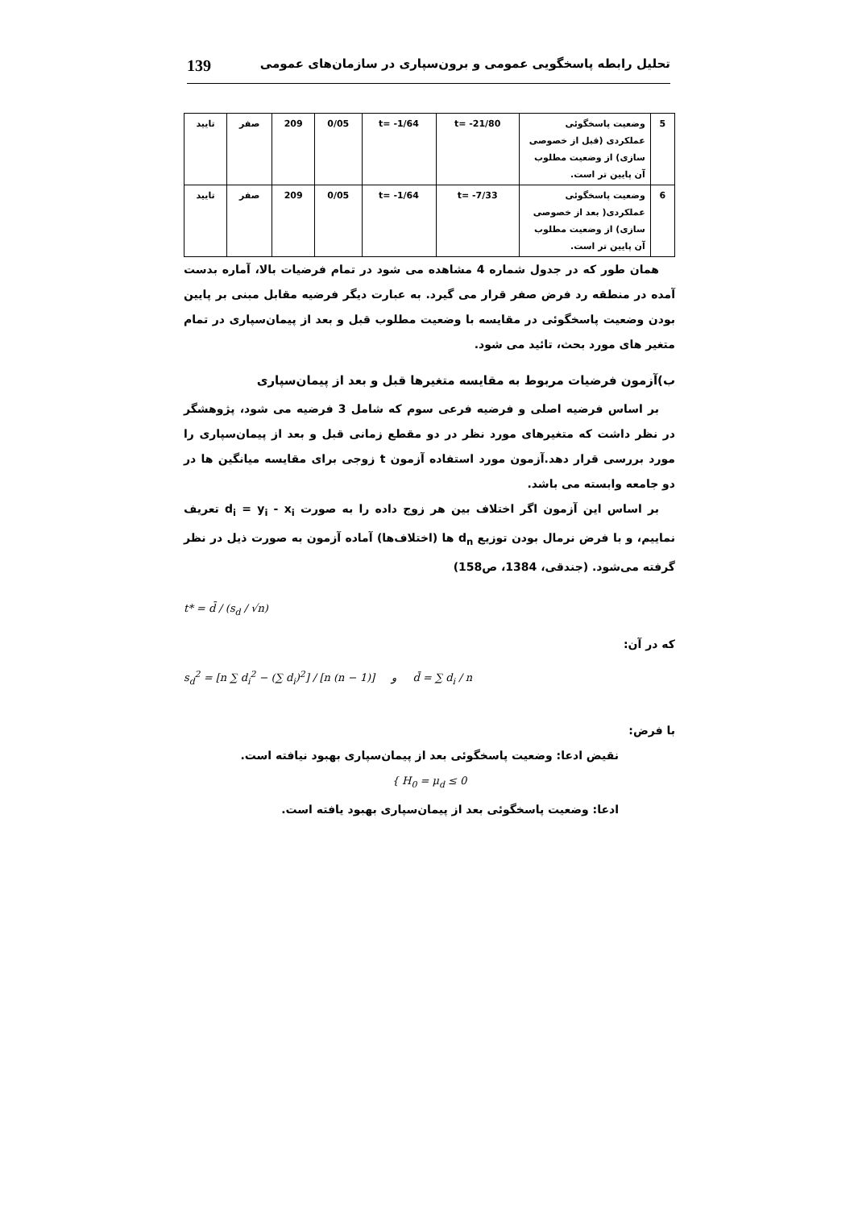139 تحلیل رابطه پاسخگویی عمومی و برون‌سپاری در سازمان‌های عمومی
| 5 | وضعیت پاسخگوئی عملکردی (قبل از خصوصی سازی) از وضعیت مطلوب آن پایین تر است. | t= -21/80 | t= -1/64 | 0/05 | 209 | صفر | تایید |
| 6 | وضعیت پاسخگوئی عملکردی( بعد از خصوصی سازی) از وضعیت مطلوب آن پایین تر است. | t= -7/33 | t= -1/64 | 0/05 | 209 | صفر | تایید |
همان طور که در جدول شماره 4 مشاهده می شود در تمام فرضیات بالا، آماره بدست آمده در منطقه رد فرض صفر قرار می گیرد. به عبارت دیگر فرضیه مقابل مبنی بر پایین بودن وضعیت پاسخگوئی در مقایسه با وضعیت مطلوب قبل و بعد از پیمان‌سپاری در تمام متغیر های مورد بحث، تائید می شود.
ب)آزمون فرضیات مربوط به مقایسه متغیرها قبل و بعد از پیمان‌سپاری
بر اساس فرضیه اصلی و فرضیه فرعی سوم که شامل 3 فرضیه می شود، پژوهشگر در نظر داشت که متغیرهای مورد نظر در دو مقطع زمانی قبل و بعد از پیمان‌سپاری را مورد بررسی قرار دهد.آزمون مورد استفاده آزمون t زوجی برای مقایسه میانگین ها در دو جامعه وابسته می باشد.
بر اساس این آزمون اگر اختلاف بین هر زوج داده را به صورت d<sub>i</sub> = y<sub>i</sub> - x<sub>i</sub> تعریف نماییم، و با فرض نرمال بودن توزیع d<sub>n</sub> ها (اختلاف‌ها) آماده آزمون به صورت ذیل در نظر گرفته می‌شود. (جندقی، 1384، ص158)
t* = d̄ / (s<sub>d</sub> / √n)
که در آن:
s<sub>d</sub><sup>2</sup> = [n ∑ d<sub>i</sub><sup>2</sup> − (∑ d<sub>i</sub>)<sup>2</sup>] / [n (n − 1)] و d̄ = ∑ d<sub>i</sub> / n
با فرض:
نقیض ادعا: وضعیت پاسخگوئی بعد از پیمان‌سپاری بهبود نیافته است.
{ H<sub>0</sub> = μ<sub>d</sub> ≤ 0
ادعا: وضعیت پاسخگوئی بعد از پیمان‌سپاری بهبود یافته است.